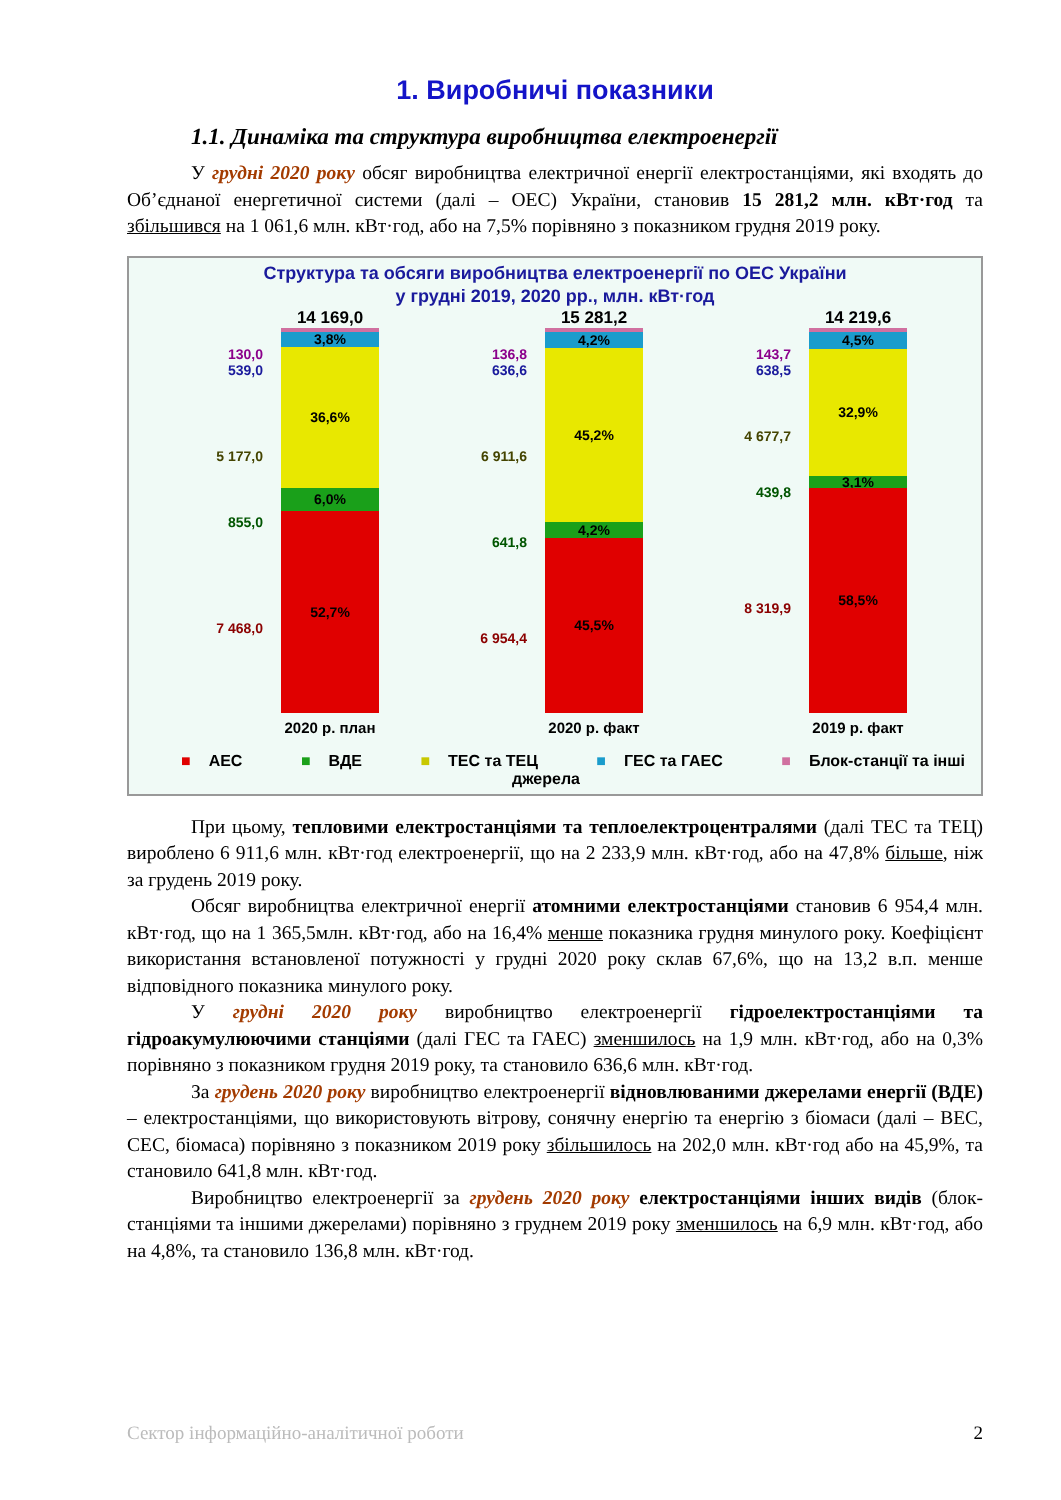1. Виробничі показники
1.1. Динаміка та структура виробництва електроенергії
У грудні 2020 року обсяг виробництва електричної енергії електростанціями, які входять до Об’єднаної енергетичної системи (далі – ОЕС) України, становив 15 281,2 млн. кВт·год та збільшився на 1 061,6 млн. кВт·год, або на 7,5% порівняно з показником грудня 2019 року.
Структура та обсяги виробництва електроенергії по ОЕС України
у грудні 2019, 2020 рр., млн. кВт·год
130,0
539,0
5 177,0
855,0
7 468,0
14 169,0
3,8%
36,6%
6,0%
52,7%
2020 р. план
136,8
636,6
6 911,6
641,8
6 954,4
15 281,2
4,2%
45,2%
4,2%
45,5%
2020 р. факт
143,7
638,5
4 677,7
439,8
8 319,9
14 219,6
4,5%
32,9%
3,1%
58,5%
2019 р. факт
■ АЕС ■ ВДЕ ■ ТЕС та ТЕЦ ■ ГЕС та ГАЕС ■ Блок-станції та інші джерела
При цьому, тепловими електростанціями та теплоелектроцентралями (далі ТЕС та ТЕЦ) вироблено 6 911,6 млн. кВт·год електроенергії, що на 2 233,9 млн. кВт·год, або на 47,8% більше, ніж за грудень 2019 року.
Обсяг виробництва електричної енергії атомними електростанціями становив 6 954,4 млн. кВт·год, що на 1 365,5млн. кВт·год, або на 16,4% менше показника грудня минулого року. Коефіцієнт використання встановленої потужності у грудні 2020 року склав 67,6%, що на 13,2 в.п. менше відповідного показника минулого року.
У грудні 2020 року виробництво електроенергії гідроелектростанціями та гідроакумулюючими станціями (далі ГЕС та ГАЕС) зменшилось на 1,9 млн. кВт·год, або на 0,3% порівняно з показником грудня 2019 року, та становило 636,6 млн. кВт·год.
За грудень 2020 року виробництво електроенергії відновлюваними джерелами енергії (ВДЕ) – електростанціями, що використовують вітрову, сонячну енергію та енергію з біомаси (далі – ВЕС, СЕС, біомаса) порівняно з показником 2019 року збільшилось на 202,0 млн. кВт·год або на 45,9%, та становило 641,8 млн. кВт·год.
Виробництво електроенергії за грудень 2020 року електростанціями інших видів (блок-станціями та іншими джерелами) порівняно з груднем 2019 року зменшилось на 6,9 млн. кВт·год, або на 4,8%, та становило 136,8 млн. кВт·год.
Сектор інформаційно-аналітичної роботи 2